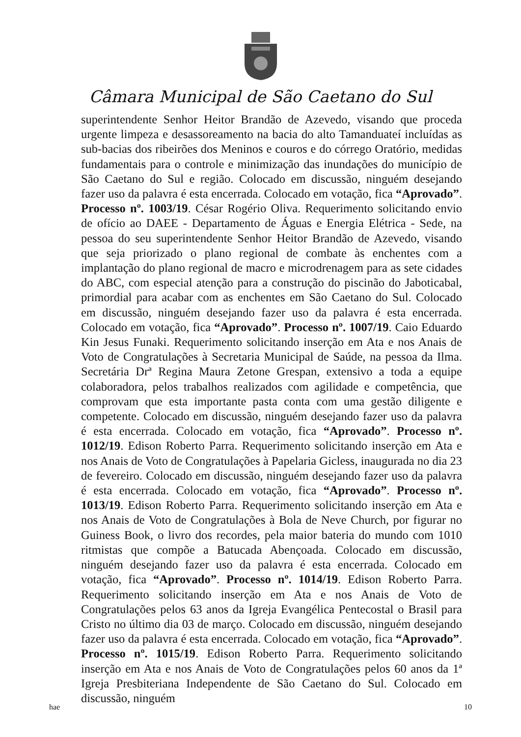Câmara Municipal de São Caetano do Sul
superintendente Senhor Heitor Brandão de Azevedo, visando que proceda urgente limpeza e desassoreamento na bacia do alto Tamanduateí incluídas as sub-bacias dos ribeirões dos Meninos e couros e do córrego Oratório, medidas fundamentais para o controle e minimização das inundações do município de São Caetano do Sul e região. Colocado em discussão, ninguém desejando fazer uso da palavra é esta encerrada. Colocado em votação, fica “Aprovado”. Processo nº. 1003/19. César Rogério Oliva. Requerimento solicitando envio de ofício ao DAEE - Departamento de Águas e Energia Elétrica - Sede, na pessoa do seu superintendente Senhor Heitor Brandão de Azevedo, visando que seja priorizado o plano regional de combate às enchentes com a implantação do plano regional de macro e microdrenagem para as sete cidades do ABC, com especial atenção para a construção do piscinão do Jaboticabal, primordial para acabar com as enchentes em São Caetano do Sul. Colocado em discussão, ninguém desejando fazer uso da palavra é esta encerrada. Colocado em votação, fica “Aprovado”. Processo nº. 1007/19. Caio Eduardo Kin Jesus Funaki. Requerimento solicitando inserção em Ata e nos Anais de Voto de Congratulações à Secretaria Municipal de Saúde, na pessoa da Ilma. Secretária Drª Regina Maura Zetone Grespan, extensivo a toda a equipe colaboradora, pelos trabalhos realizados com agilidade e competência, que comprovam que esta importante pasta conta com uma gestão diligente e competente. Colocado em discussão, ninguém desejando fazer uso da palavra é esta encerrada. Colocado em votação, fica “Aprovado”. Processo nº. 1012/19. Edison Roberto Parra. Requerimento solicitando inserção em Ata e nos Anais de Voto de Congratulações à Papelaria Gicless, inaugurada no dia 23 de fevereiro. Colocado em discussão, ninguém desejando fazer uso da palavra é esta encerrada. Colocado em votação, fica “Aprovado”. Processo nº. 1013/19. Edison Roberto Parra. Requerimento solicitando inserção em Ata e nos Anais de Voto de Congratulações à Bola de Neve Church, por figurar no Guiness Book, o livro dos recordes, pela maior bateria do mundo com 1010 ritmistas que compõe a Batucada Abençoada. Colocado em discussão, ninguém desejando fazer uso da palavra é esta encerrada. Colocado em votação, fica “Aprovado”. Processo nº. 1014/19. Edison Roberto Parra. Requerimento solicitando inserção em Ata e nos Anais de Voto de Congratulações pelos 63 anos da Igreja Evangélica Pentecostal o Brasil para Cristo no último dia 03 de março. Colocado em discussão, ninguém desejando fazer uso da palavra é esta encerrada. Colocado em votação, fica “Aprovado”. Processo nº. 1015/19. Edison Roberto Parra. Requerimento solicitando inserção em Ata e nos Anais de Voto de Congratulações pelos 60 anos da 1ª Igreja Presbiteriana Independente de São Caetano do Sul. Colocado em discussão, ninguém
hae 10